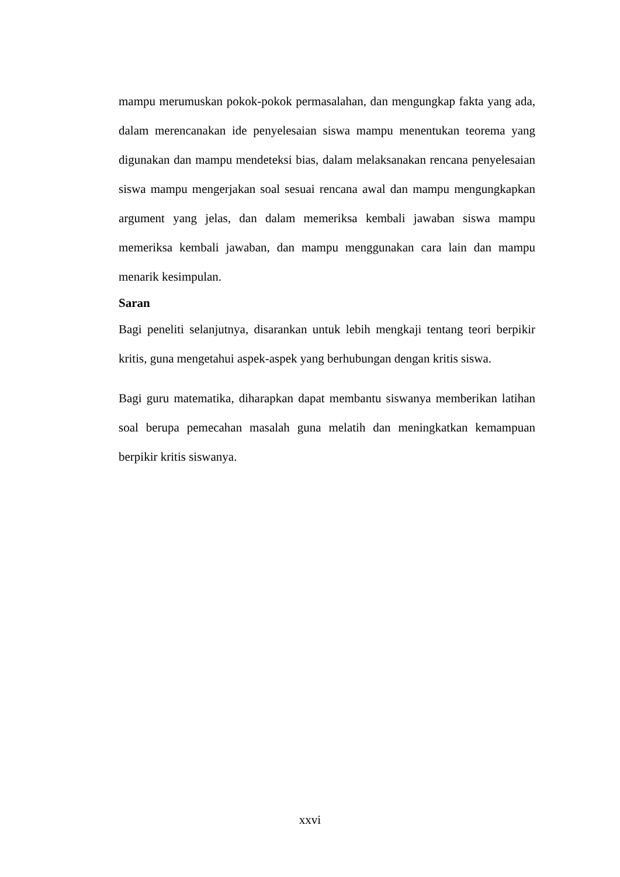mampu merumuskan pokok-pokok permasalahan, dan mengungkap fakta yang ada, dalam merencanakan ide penyelesaian siswa mampu menentukan teorema yang digunakan dan mampu mendeteksi bias, dalam melaksanakan rencana penyelesaian siswa mampu mengerjakan soal sesuai rencana awal dan mampu mengungkapkan argument yang jelas, dan dalam memeriksa kembali jawaban siswa mampu memeriksa kembali jawaban, dan mampu menggunakan cara lain dan mampu menarik kesimpulan.
Saran
Bagi peneliti selanjutnya, disarankan untuk lebih mengkaji tentang teori berpikir kritis, guna mengetahui aspek-aspek yang berhubungan dengan kritis siswa.
Bagi guru matematika, diharapkan dapat membantu siswanya memberikan latihan soal berupa pemecahan masalah guna melatih dan meningkatkan kemampuan berpikir kritis siswanya.
xxvi